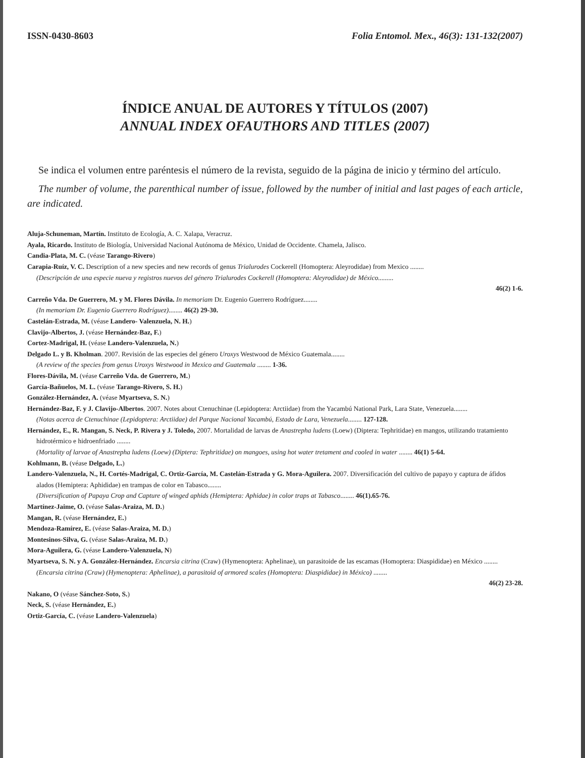ISSN-0430-8603 Folia Entomol. Mex., 46(3): 131-132(2007)
ÍNDICE ANUAL DE AUTORES Y TÍTULOS (2007)
ANNUAL INDEX OFAUTHORS AND TITLES (2007)
Se indica el volumen entre paréntesis el número de la revista, seguido de la página de inicio y término del artículo.
The number of volume, the parenthical number of issue, followed by the number of initial and last pages of each article, are indicated.
Aluja-Schuneman, Martín. Instituto de Ecología, A. C. Xalapa, Veracruz.
Ayala, Ricardo. Instituto de Biología, Universidad Nacional Autónoma de México, Unidad de Occidente. Chamela, Jalisco.
Candia-Plata, M. C. (véase Tarango-Rivero)
Carapia-Ruíz, V. C. Description of a new species and new records of genus Trialurodes Cockerell (Homoptera: Aleyrodidae) from Mexico ........
(Descripción de una especie nueva y registros nuevos del género Trialurodes Cockerell (Homoptera: Aleyrodidae) de México.........
46(2) 1-6.
Carreño Vda. De Guerrero, M. y M. Flores Dávila. In memoriam Dr. Eugenio Guerrero Rodríguez........
(In memoriam Dr. Eugenio Guerrero Rodríguez)........ 46(2) 29-30.
Castelán-Estrada, M. (véase Landero- Valenzuela, N. H.)
Clavijo-Albertos, J. (véase Hernández-Baz, F.)
Cortez-Madrigal, H. (véase Landero-Valenzuela, N.)
Delgado L. y B. Kholman. 2007. Revisión de las especies del género Uroxys Westwood de México Guatemala........
(A review of the species from genus Uroxys Westwood in Mexico and Guatemala ........ 1-36.
Flores-Dávila, M. (véase Carreño Vda. de Guerrero, M.)
García-Bañuelos, M. L. (véase Tarango-Rivero, S. H.)
González-Hernández, A. (véase Myartseva, S. N.)
Hernández-Baz, F. y J. Clavijo-Albertos. 2007. Notes about Ctenuchinae (Lepidoptera: Arctiidae) from the Yacambú National Park, Lara State, Venezuela........
(Notas acerca de Ctenuchinae (Lepidoptera: Arctiidae) del Parque Nacional Yacambú, Estado de Lara, Venezuela........ 127-128.
Hernández, E., R. Mangan, S. Neck, P. Rivera y J. Toledo, 2007. Mortalidad de larvas de Anastrepha ludens (Loew) (Diptera: Tephritidae) en mangos, utilizando tratamiento hidrotérmico e hidroenfriado ........
(Mortality of larvae of Anastrepha ludens (Loew) (Diptera: Tephritidae) on mangoes, using hot water tretament and cooled in water ........ 46(1) 5-64.
Kohlmann, B. (véase Delgado, L.)
Landero-Valenzuela, N., H. Cortés-Madrigal, C. Ortiz-García, M. Castelán-Estrada y G. Mora-Aguilera. 2007. Diversificación del cultivo de papayo y captura de áfidos alados (Hemiptera: Aphididae) en trampas de color en Tabasco........
(Diversification of Papaya Crop and Capture of winged aphids (Hemiptera: Aphidae) in color traps at Tabasco........ 46(1).65-76.
Martínez-Jaime, O. (véase Salas-Araiza, M. D.)
Mangan, R. (véase Hernández, E.)
Mendoza-Ramírez, E. (véase Salas-Araiza, M. D.)
Montesinos-Silva, G. (véase Salas-Araiza, M. D.)
Mora-Aguilera, G. (véase Landero-Valenzuela, N)
Myartseva, S. N. y A. González-Hernández. Encarsia citrina (Craw) (Hymenoptera: Aphelinae), un parasitoide de las escamas (Homoptera: Diaspididae) en México ........
(Encarsia citrina (Craw) (Hymenoptera: Aphelinae), a parasitoid of armored scales (Homoptera: Diaspididae) in México) ........
46(2) 23-28.
Nakano, O (véase Sánchez-Soto, S.)
Neck, S. (véase Hernández, E.)
Ortiz-García, C. (véase Landero-Valenzuela)